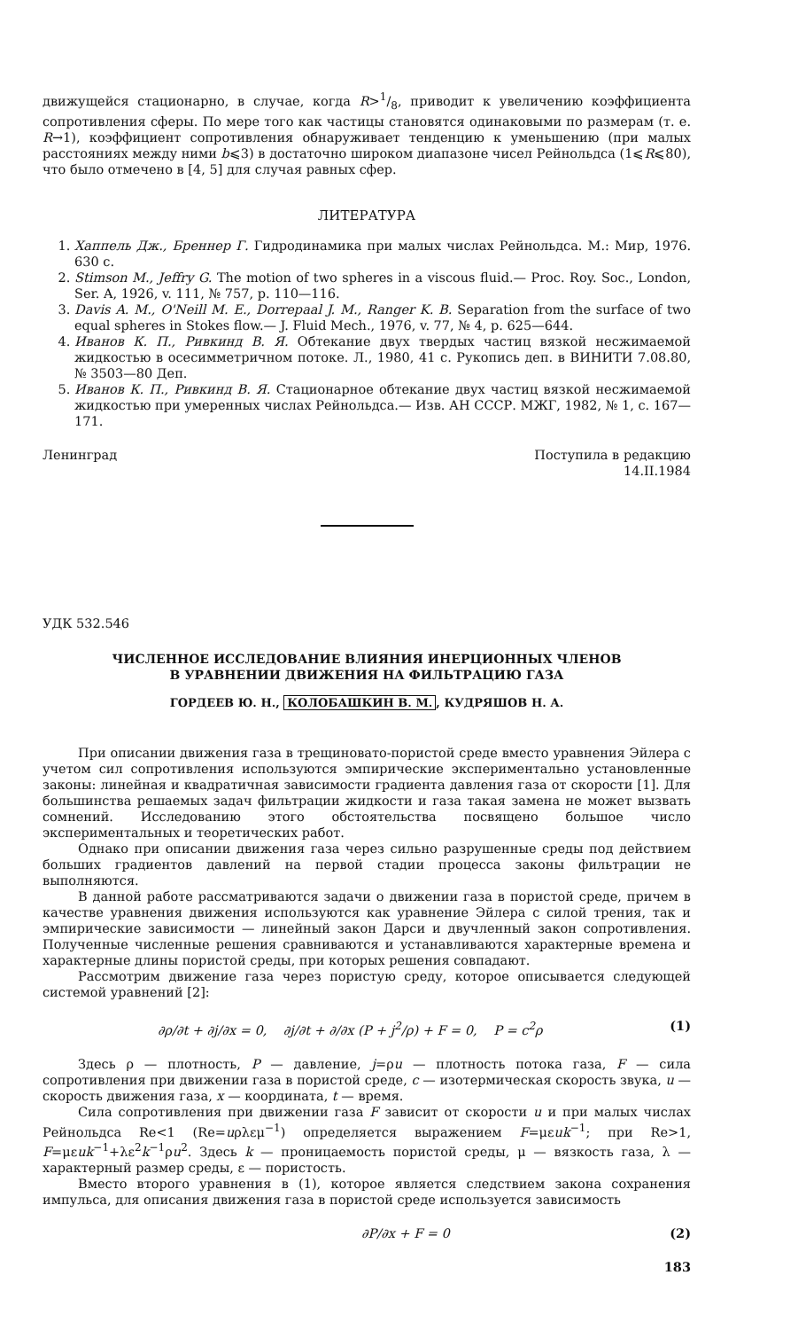движущейся стационарно, в случае, когда R>1/8, приводит к увеличению коэффициента сопротивления сферы. По мере того как частицы становятся одинаковыми по размерам (т. е. R→1), коэффициент сопротивления обнаруживает тенденцию к уменьшению (при малых расстояниях между ними b⩽3) в достаточно широком диапазоне чисел Рейнольдса (1⩽R⩽80), что было отмечено в [4, 5] для случая равных сфер.
ЛИТЕРАТУРА
1. Хаппель Дж., Бреннер Г. Гидродинамика при малых числах Рейнольдса. М.: Мир, 1976. 630 с.
2. Stimson M., Jeffry G. The motion of two spheres in a viscous fluid.— Proc. Roy. Soc., London, Ser. A, 1926, v. 111, № 757, p. 110—116.
3. Davis A. M., O'Neill M. E., Dorrepaal J. M., Ranger K. B. Separation from the surface of two equal spheres in Stokes flow.— J. Fluid Mech., 1976, v. 77, № 4, p. 625—644.
4. Иванов К. П., Ривкинд В. Я. Обтекание двух твердых частиц вязкой несжимаемой жидкостью в осесимметричном потоке. Л., 1980, 41 с. Рукопись деп. в ВИНИТИ 7.08.80, № 3503—80 Деп.
5. Иванов К. П., Ривкинд В. Я. Стационарное обтекание двух частиц вязкой несжимаемой жидкостью при умеренных числах Рейнольдса.— Изв. АН СССР. МЖГ, 1982, № 1, с. 167—171.
Ленинград Поступила в редакцию
14.II.1984
УДК 532.546
ЧИСЛЕННОЕ ИССЛЕДОВАНИЕ ВЛИЯНИЯ ИНЕРЦИОННЫХ ЧЛЕНОВ
В УРАВНЕНИИ ДВИЖЕНИЯ НА ФИЛЬТРАЦИЮ ГАЗА
ГОРДЕЕВ Ю. Н., КОЛОБАШКИН В. М., КУДРЯШОВ Н. А.
При описании движения газа в трещиновато-пористой среде вместо уравнения Эйлера с учетом сил сопротивления используются эмпирические экспериментально установленные законы: линейная и квадратичная зависимости градиента давления газа от скорости [1]. Для большинства решаемых задач фильтрации жидкости и газа такая замена не может вызвать сомнений. Исследованию этого обстоятельства посвящено большое число экспериментальных и теоретических работ.
Однако при описании движения газа через сильно разрушенные среды под действием больших градиентов давлений на первой стадии процесса законы фильтрации не выполняются.
В данной работе рассматриваются задачи о движении газа в пористой среде, причем в качестве уравнения движения используются как уравнение Эйлера с силой трения, так и эмпирические зависимости — линейный закон Дарси и двучленный закон сопротивления. Полученные численные решения сравниваются и устанавливаются характерные времена и характерные длины пористой среды, при которых решения совпадают.
Рассмотрим движение газа через пористую среду, которое описывается следующей системой уравнений [2]:
∂ρ/∂t + ∂j/∂x = 0, ∂j/∂t + ∂/∂x (P + j<sup>2</sup>/ρ) + F = 0, P = c<sup>2</sup>ρ (1)
Здесь ρ — плотность, P — давление, j=ρu — плотность потока газа, F — сила сопротивления при движении газа в пористой среде, c — изотермическая скорость звука, u — скорость движения газа, x — координата, t — время.
Сила сопротивления при движении газа F зависит от скорости u и при малых числах Рейнольдса Re<1 (Re=uρλεμ<sup>−1</sup>) определяется выражением F=μεuk<sup>−1</sup>; при Re>1, F=μεuk<sup>−1</sup>+λε<sup>2</sup>k<sup>−1</sup>ρu<sup>2</sup>. Здесь k — проницаемость пористой среды, μ — вязкость газа, λ — характерный размер среды, ε — пористость.
Вместо второго уравнения в (1), которое является следствием закона сохранения импульса, для описания движения газа в пористой среде используется зависимость
∂P/∂x + F = 0 (2)
183